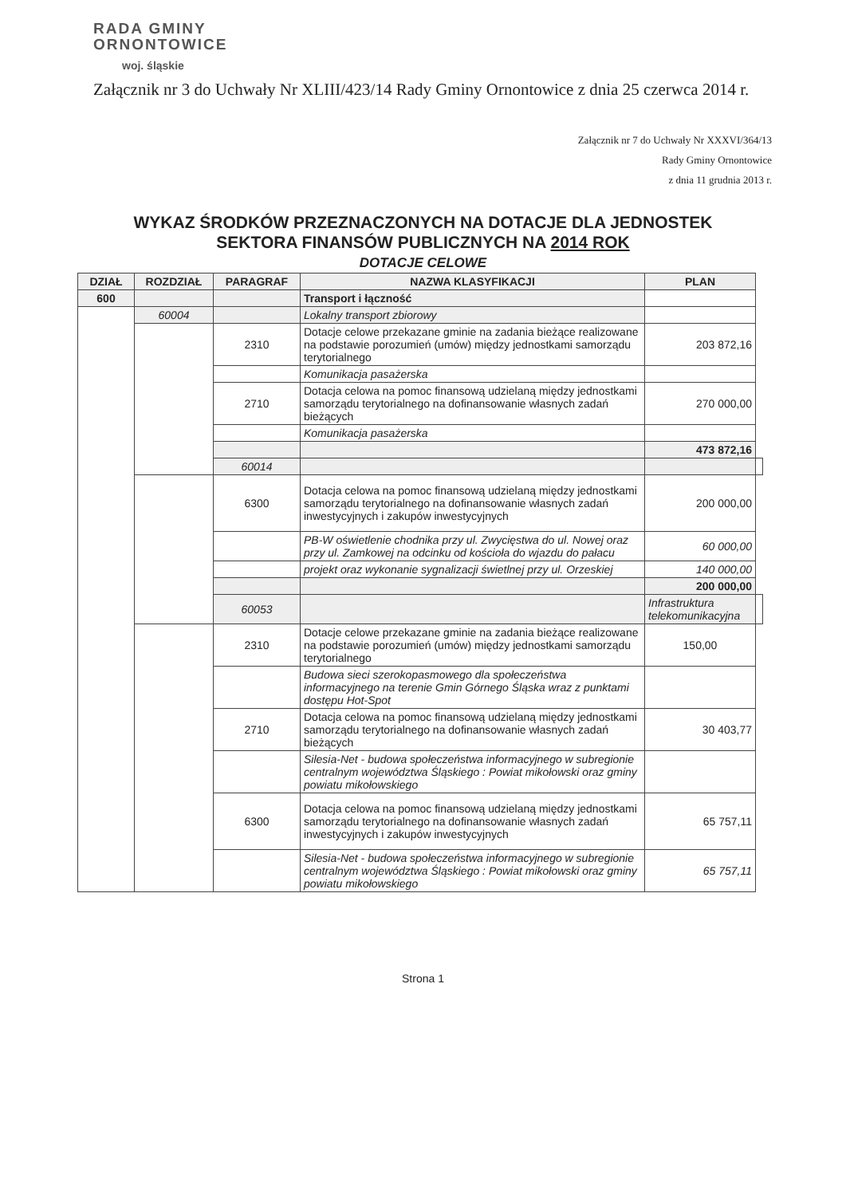RADA GMINY
ORNONTOWICE
woj. śląskie
Załącznik nr 3 do Uchwały Nr XLIII/423/14 Rady Gminy Ornontowice z dnia 25 czerwca 2014 r.
Załącznik nr 7 do Uchwały Nr XXXVI/364/13
Rady Gminy Ornontowice
z dnia 11 grudnia 2013 r.
WYKAZ ŚRODKÓW PRZEZNACZONYCH NA DOTACJE DLA JEDNOSTEK
SEKTORA FINANSÓW PUBLICZNYCH NA 2014 ROK
DOTACJE CELOWE
| DZIAŁ | ROZDZIAŁ | PARAGRAF | NAZWA KLASYFIKACJI | PLAN | |
| --- | --- | --- | --- | --- | --- |
| 600 | | | Transport i łączność | | |
| | 60004 | | Lokalny transport zbiorowy | | |
| | | 2310 | Dotacje celowe przekazane gminie na zadania bieżące realizowane na podstawie porozumień (umów) między jednostkami samorządu terytorialnego | 203 872,16 | |
| | | | Komunikacja pasażerska | | |
| | | 2710 | Dotacja celowa na pomoc finansową udzielaną między jednostkami samorządu terytorialnego na dofinansowanie własnych zadań bieżących | 270 000,00 | |
| | | | Komunikacja pasażerska | | |
| | | | | 473 872,16 | |
| | | 60014 | | | |
| | | 6300 | Dotacja celowa na pomoc finansową udzielaną między jednostkami samorządu terytorialnego na dofinansowanie własnych zadań inwestycyjnych i zakupów inwestycyjnych | 200 000,00 | |
| | | | PB-W oświetlenie chodnika przy ul. Zwycięstwa do ul. Nowej oraz przy ul. Zamkowej na odcinku od kościoła do wjazdu do pałacu | 60 000,00 | |
| | | | projekt oraz wykonanie sygnalizacji świetlnej przy ul. Orzeskiej | 140 000,00 | |
| | | | | 200 000,00 | |
| | | 60053 | | Infrastruktura telekomunikacyjna | |
| | | 2310 | Dotacje celowe przekazane gminie na zadania bieżące realizowane na podstawie porozumień (umów) między jednostkami samorządu terytorialnego | 150,00 | |
| | | | Budowa sieci szerokopasmowego dla społeczeństwa informacyjnego na terenie Gmin Górnego Śląska wraz z punktami dostępu Hot-Spot | | |
| | | 2710 | Dotacja celowa na pomoc finansową udzielaną między jednostkami samorządu terytorialnego na dofinansowanie własnych zadań bieżących | 30 403,77 | |
| | | | Silesia-Net - budowa społeczeństwa informacyjnego w subregionie centralnym województwa Śląskiego : Powiat mikołowski oraz gminy powiatu mikołowskiego | | |
| | | 6300 | Dotacja celowa na pomoc finansową udzielaną między jednostkami samorządu terytorialnego na dofinansowanie własnych zadań inwestycyjnych i zakupów inwestycyjnych | 65 757,11 | |
| | | | Silesia-Net - budowa społeczeństwa informacyjnego w subregionie centralnym województwa Śląskiego : Powiat mikołowski oraz gminy powiatu mikołowskiego | 65 757,11 | |
Strona 1